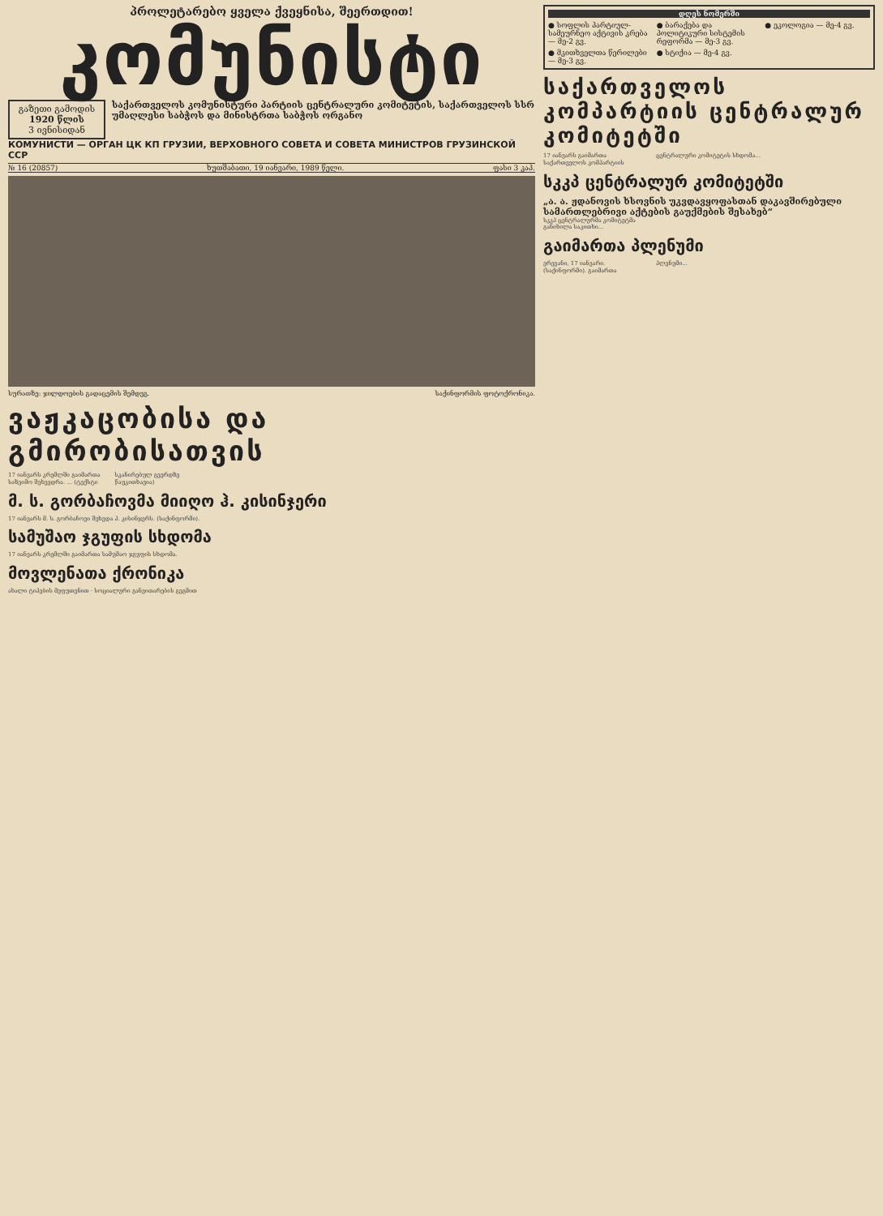პროლეტარებო ყველა ქვეყნისა, შეერთდით!
კომუნისტი
გაზეთი გამოდის
1920 წლის
3 ივნისიდან
საქართველოს კომუნისტური პარტიის ცენტრალური კომიტეტის, საქართველოს სსრ უმაღლესი საბჭოს და მინისტრთა საბჭოს ორგანო
КОМУНИСТИ — ОРГАН ЦК КП ГРУЗИИ, ВЕРХОВНОГО СОВЕТА И СОВЕТА МИНИСТРОВ ГРУЗИНСКОЙ ССР
№ 16 (20857) ხუთშაბათი, 19 იანვარი, 1989 წელი. ფასი 3 კაპ.
სურათზე: ჯილდოების გადაცემის შემდეგ. საქინფორმის ფოტოქრონიკა.
ვაჟკაცობისა და გმირობისათვის
17 იანვარს კრემლში გაიმართა საზეიმო შეხვედრა. ... (ტექსტი სკანირებულ გვერდზე წაუკითხავია)
მ. ს. გორბაჩოვმა მიიღო ჰ. კისინჯერი
17 იანვარს მ. ს. გორბაჩოვი შეხვდა ჰ. კისინჯერს. (საქინფორმი).
სამუშაო ჯგუფის სხდომა
17 იანვარს კრემლში გაიმართა სამუშაო ჯგუფის სხდომა.
მოვლენათა ქრონიკა
ახალი ტიპების მეფუთვნით · სოციალური განვითარების გეგმით
დღეს ნომერში
● სოფლის პარტიულ-სამეურნეო აქტივის კრება — მე-2 გვ.
● ბარაქება და პოლიტიკური სისტემის რეფორმა — მე-3 გვ.
● ეკოლოგია — მე-4 გვ.
● მკითხველთა წერილები — მე-3 გვ.
● სტიქია — მე-4 გვ.
საქართველოს კომპარტიის ცენტრალურ კომიტეტში
17 იანვარს გაიმართა საქართველოს კომპარტიის ცენტრალური კომიტეტის სხდომა...
სკკპ ცენტრალურ კომიტეტში
„ა. ა. ჟდანოვის ხსოვნის უკვდავყოფასთან დაკავშირებული სამართლებრივი აქტების გაუქმების შესახებ“
სკკპ ცენტრალურმა კომიტეტმა განიხილა საკითხი...
გაიმართა პლენუმი
ერევანი, 17 იანვარი. (საქინფორმი). გაიმართა პლენუმი...